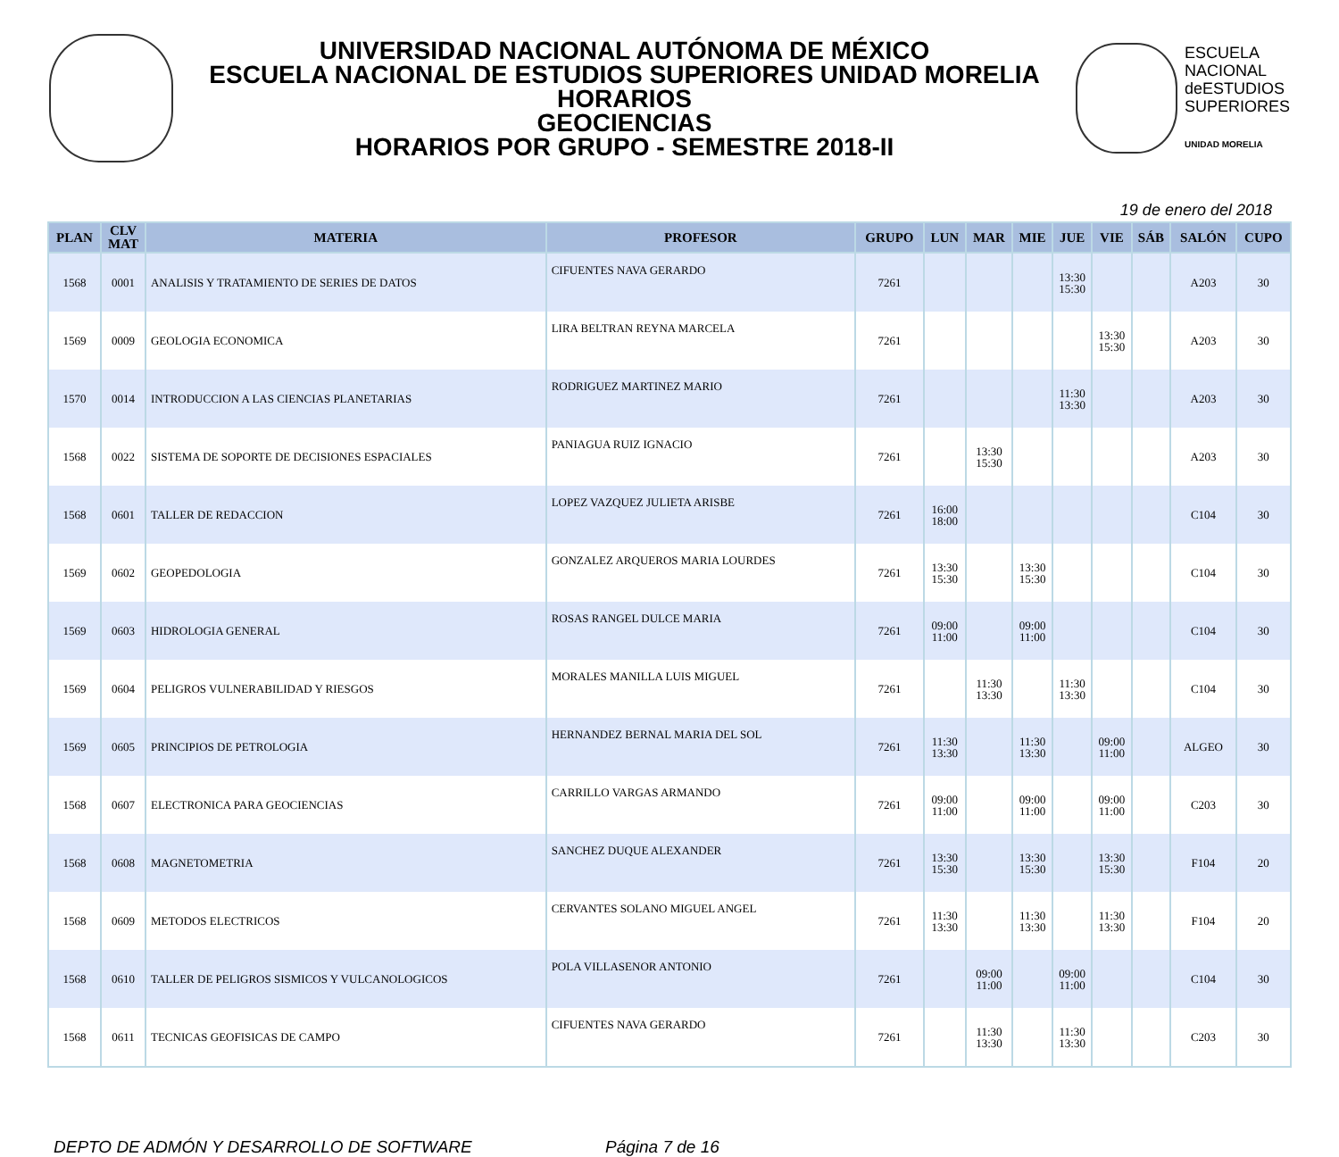UNIVERSIDAD NACIONAL AUTÓNOMA DE MÉXICO
ESCUELA NACIONAL DE ESTUDIOS SUPERIORES UNIDAD MORELIA
HORARIOS
GEOCIENCIAS
HORARIOS POR GRUPO - SEMESTRE 2018-II
ESCUELA
NACIONAL
deESTUDIOS
SUPERIORES
UNIDAD MORELIA
19 de enero del 2018
| PLAN | CLV MAT | MATERIA | PROFESOR | GRUPO | LUN | MAR | MIE | JUE | VIE | SÁB | SALÓN | CUPO |
| --- | --- | --- | --- | --- | --- | --- | --- | --- | --- | --- | --- | --- |
| 1568 | 0001 | ANALISIS Y TRATAMIENTO DE SERIES DE DATOS | CIFUENTES NAVA GERARDO | 7261 | | | | 13:30 15:30 | | | A203 | 30 |
| 1569 | 0009 | GEOLOGIA ECONOMICA | LIRA BELTRAN REYNA MARCELA | 7261 | | | | | 13:30 15:30 | | A203 | 30 |
| 1570 | 0014 | INTRODUCCION A LAS CIENCIAS PLANETARIAS | RODRIGUEZ MARTINEZ MARIO | 7261 | | | | 11:30 13:30 | | | A203 | 30 |
| 1568 | 0022 | SISTEMA DE SOPORTE DE DECISIONES ESPACIALES | PANIAGUA RUIZ IGNACIO | 7261 | | 13:30 15:30 | | | | | A203 | 30 |
| 1568 | 0601 | TALLER DE REDACCION | LOPEZ VAZQUEZ JULIETA ARISBE | 7261 | 16:00 18:00 | | | | | | C104 | 30 |
| 1569 | 0602 | GEOPEDOLOGIA | GONZALEZ ARQUEROS MARIA LOURDES | 7261 | 13:30 15:30 | | 13:30 15:30 | | | | C104 | 30 |
| 1569 | 0603 | HIDROLOGIA GENERAL | ROSAS RANGEL DULCE MARIA | 7261 | 09:00 11:00 | | 09:00 11:00 | | | | C104 | 30 |
| 1569 | 0604 | PELIGROS VULNERABILIDAD Y RIESGOS | MORALES MANILLA LUIS MIGUEL | 7261 | | 11:30 13:30 | | 11:30 13:30 | | | C104 | 30 |
| 1569 | 0605 | PRINCIPIOS DE PETROLOGIA | HERNANDEZ BERNAL MARIA DEL SOL | 7261 | 11:30 13:30 | | 11:30 13:30 | | 09:00 11:00 | | ALGEO | 30 |
| 1568 | 0607 | ELECTRONICA PARA GEOCIENCIAS | CARRILLO VARGAS ARMANDO | 7261 | 09:00 11:00 | | 09:00 11:00 | | 09:00 11:00 | | C203 | 30 |
| 1568 | 0608 | MAGNETOMETRIA | SANCHEZ DUQUE ALEXANDER | 7261 | 13:30 15:30 | | 13:30 15:30 | | 13:30 15:30 | | F104 | 20 |
| 1568 | 0609 | METODOS ELECTRICOS | CERVANTES SOLANO MIGUEL ANGEL | 7261 | 11:30 13:30 | | 11:30 13:30 | | 11:30 13:30 | | F104 | 20 |
| 1568 | 0610 | TALLER DE PELIGROS SISMICOS Y VULCANOLOGICOS | POLA VILLASENOR ANTONIO | 7261 | | 09:00 11:00 | | 09:00 11:00 | | | C104 | 30 |
| 1568 | 0611 | TECNICAS GEOFISICAS DE CAMPO | CIFUENTES NAVA GERARDO | 7261 | | 11:30 13:30 | | 11:30 13:30 | | | C203 | 30 |
DEPTO DE ADMÓN Y DESARROLLO DE SOFTWARE Página 7 de 16